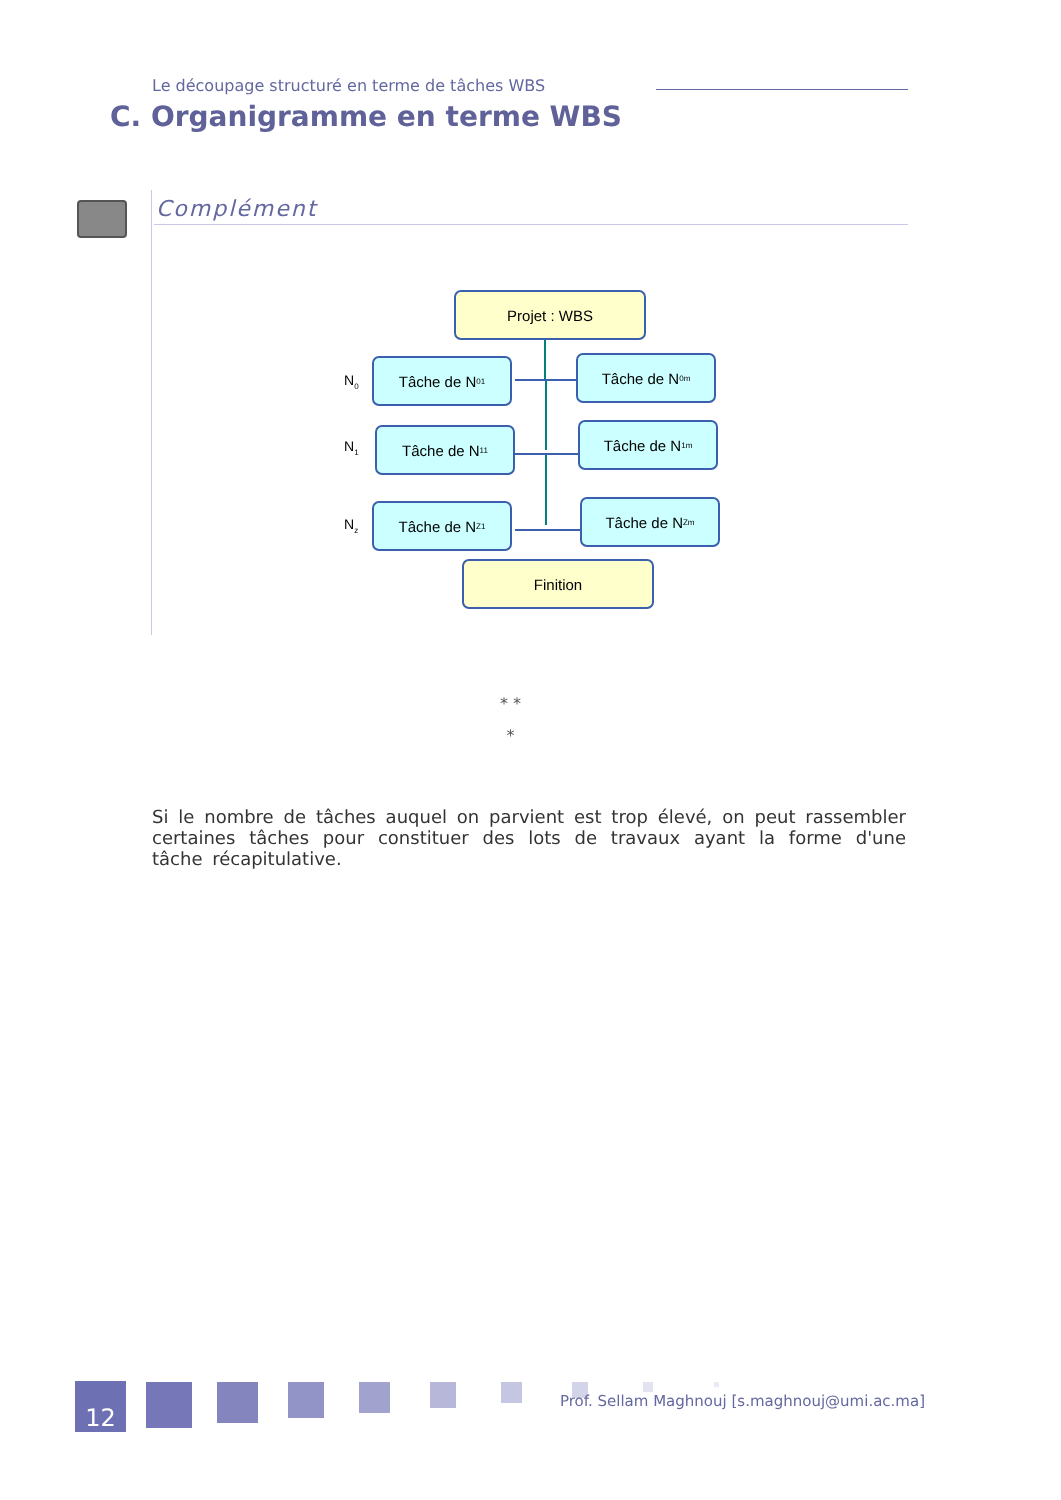Le découpage structuré en terme de tâches WBS
C. Organigramme en terme WBS
Complément
Projet : WBS
N<sub>0</sub>
Tâche de N<sub>01</sub> Tâche de N<sub>0m</sub>
N<sub>1</sub>
Tâche de N<sub>11</sub> Tâche de N<sub>1m</sub>
N<sub>z</sub>
Tâche de N<sub>Z1</sub> Tâche de N<sub>Zm</sub>
Finition
* *
*
Si le nombre de tâches auquel on parvient est trop élevé, on peut rassembler certaines tâches pour constituer des lots de travaux ayant la forme d'une tâche récapitulative.
12
Prof. Sellam Maghnouj [s.maghnouj@umi.ac.ma]